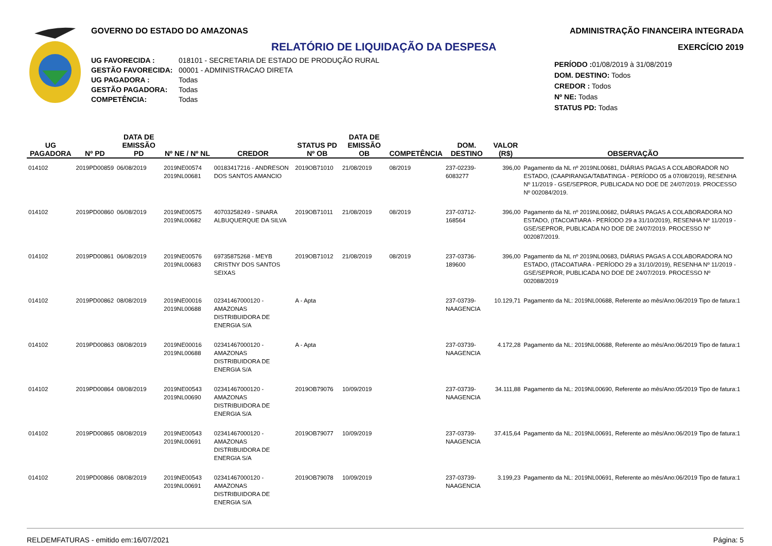GOVERNO DO ESTADO DO AMAZONAS
RELATÓRIO DE LIQUIDAÇÃO DA DESPESA
UG FAVORECIDA : 018101 - SECRETARIA DE ESTADO DE PRODUÇÃO RURAL GESTÃO FAVORECIDA: 00001 - ADMINISTRACAO DIRETA UG PAGADORA : Todas GESTÃO PAGADORA: Todas COMPETÊNCIA: Todas
ADMINISTRAÇÃO FINANCEIRA INTEGRADA
EXERCÍCIO 2019
PERÍODO : 01/08/2019 à 31/08/2019
DOM. DESTINO: Todos
CREDOR : Todos
Nº NE: Todas
STATUS PD: Todas
| UG PAGADORA | Nº PD | DATA DE EMISSÃO PD | Nº NE / Nº NL | CREDOR | STATUS PD Nº OB | DATA DE EMISSÃO OB | COMPETÊNCIA | DOM. DESTINO | VALOR (R$) | OBSERVAÇÃO |
| --- | --- | --- | --- | --- | --- | --- | --- | --- | --- | --- |
| 014102 | 2019PD00859 | 06/08/2019 | 2019NE00574 2019NL00681 | 00183417216 - ANDRESON DOS SANTOS AMANCIO | 2019OB71010 | 21/08/2019 | 08/2019 | 237-02239-6083277 | 396,00 | Pagamento da NL nº 2019NL00681, DIÁRIAS PAGAS A COLABORADOR NO ESTADO, (CAAPIRANGA/TABATINGA - PERÍODO 05 a 07/08/2019), RESENHA Nº 11/2019 - GSE/SEPROR, PUBLICADA NO DOE DE 24/07/2019. PROCESSO Nº 002084/2019. |
| 014102 | 2019PD00860 | 06/08/2019 | 2019NE00575 2019NL00682 | 40703258249 - SINARA ALBUQUERQUE DA SILVA | 2019OB71011 | 21/08/2019 | 08/2019 | 237-03712-168564 | 396,00 | Pagamento da NL nº 2019NL00682, DIÁRIAS PAGAS A COLABORADORA NO ESTADO, (ITACOATIARA - PERÍODO 29 a 31/10/2019), RESENHA Nº 11/2019 - GSE/SEPROR, PUBLICADA NO DOE DE 24/07/2019. PROCESSO Nº 002087/2019. |
| 014102 | 2019PD00861 | 06/08/2019 | 2019NE00576 2019NL00683 | 69735875268 - MEYB CRISTNY DOS SANTOS SEIXAS | 2019OB71012 | 21/08/2019 | 08/2019 | 237-03736-189600 | 396,00 | Pagamento da NL nº 2019NL00683, DIÁRIAS PAGAS A COLABORADORA NO ESTADO, (ITACOATIARA - PERÍODO 29 a 31/10/2019), RESENHA Nº 11/2019 - GSE/SEPROR, PUBLICADA NO DOE DE 24/07/2019. PROCESSO Nº 002088/2019 |
| 014102 | 2019PD00862 | 08/08/2019 | 2019NE00016 2019NL00688 | 02341467000120 - AMAZONAS DISTRIBUIDORA DE ENERGIA S/A | A - Apta | | | 237-03739-NAAGENCIA | 10.129,71 | Pagamento da NL: 2019NL00688, Referente ao mês/Ano:06/2019 Tipo de fatura:1 |
| 014102 | 2019PD00863 | 08/08/2019 | 2019NE00016 2019NL00688 | 02341467000120 - AMAZONAS DISTRIBUIDORA DE ENERGIA S/A | A - Apta | | | 237-03739-NAAGENCIA | 4.172,28 | Pagamento da NL: 2019NL00688, Referente ao mês/Ano:06/2019 Tipo de fatura:1 |
| 014102 | 2019PD00864 | 08/08/2019 | 2019NE00543 2019NL00690 | 02341467000120 - AMAZONAS DISTRIBUIDORA DE ENERGIA S/A | 2019OB79076 | 10/09/2019 | | 237-03739-NAAGENCIA | 34.111,88 | Pagamento da NL: 2019NL00690, Referente ao mês/Ano:05/2019 Tipo de fatura:1 |
| 014102 | 2019PD00865 | 08/08/2019 | 2019NE00543 2019NL00691 | 02341467000120 - AMAZONAS DISTRIBUIDORA DE ENERGIA S/A | 2019OB79077 | 10/09/2019 | | 237-03739-NAAGENCIA | 37.415,64 | Pagamento da NL: 2019NL00691, Referente ao mês/Ano:06/2019 Tipo de fatura:1 |
| 014102 | 2019PD00866 | 08/08/2019 | 2019NE00543 2019NL00691 | 02341467000120 - AMAZONAS DISTRIBUIDORA DE ENERGIA S/A | 2019OB79078 | 10/09/2019 | | 237-03739-NAAGENCIA | 3.199,23 | Pagamento da NL: 2019NL00691, Referente ao mês/Ano:06/2019 Tipo de fatura:1 |
RELDEMFATURAS - emitido em:16/07/2021 Página: 5